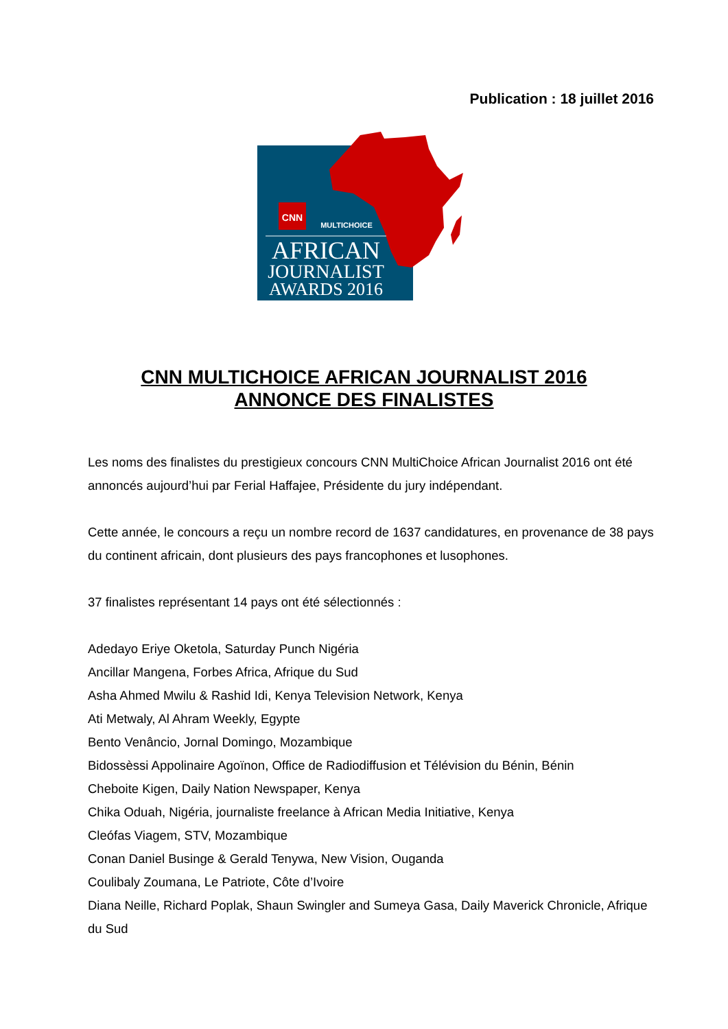Publication : 18 juillet 2016
CNN
MULTICHOICE
AFRICAN
JOURNALIST
AWARDS 2016
CNN MULTICHOICE AFRICAN JOURNALIST 2016
ANNONCE DES FINALISTES
Les noms des finalistes du prestigieux concours CNN MultiChoice African Journalist 2016 ont été annoncés aujourd’hui par Ferial Haffajee, Présidente du jury indépendant.
Cette année, le concours a reçu un nombre record de 1637 candidatures, en provenance de 38 pays du continent africain, dont plusieurs des pays francophones et lusophones.
37 finalistes représentant 14 pays ont été sélectionnés :
Adedayo Eriye Oketola, Saturday Punch Nigéria
Ancillar Mangena, Forbes Africa, Afrique du Sud
Asha Ahmed Mwilu & Rashid Idi, Kenya Television Network, Kenya
Ati Metwaly, Al Ahram Weekly, Egypte
Bento Venâncio, Jornal Domingo, Mozambique
Bidossèssi Appolinaire Agoïnon, Office de Radiodiffusion et Télévision du Bénin, Bénin
Cheboite Kigen, Daily Nation Newspaper, Kenya
Chika Oduah, Nigéria, journaliste freelance à African Media Initiative, Kenya
Cleófas Viagem, STV, Mozambique
Conan Daniel Businge & Gerald Tenywa, New Vision, Ouganda
Coulibaly Zoumana, Le Patriote, Côte d’Ivoire
Diana Neille, Richard Poplak, Shaun Swingler and Sumeya Gasa, Daily Maverick Chronicle, Afrique du Sud